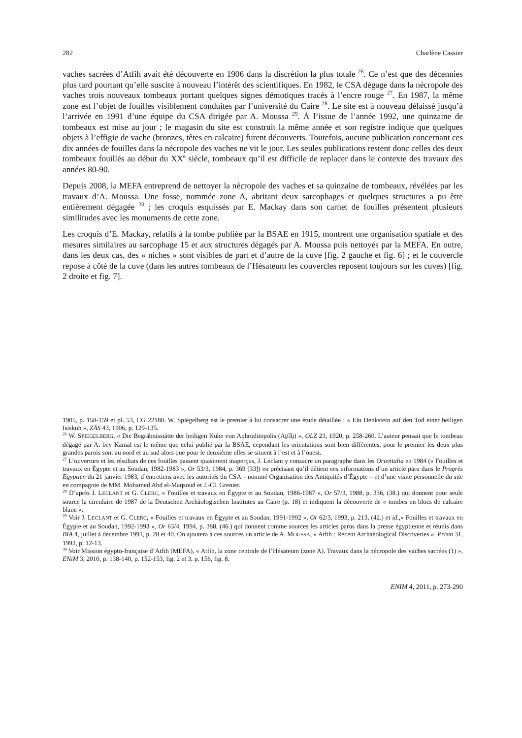282 Charlène Cassier
vaches sacrées d’Atfih avait été découverte en 1906 dans la discrétion la plus totale <sup>26</sup>. Ce n’est que des décennies plus tard pourtant qu’elle suscite à nouveau l’intérêt des scientifiques. En 1982, le CSA dégage dans la nécropole des vaches trois nouveaux tombeaux portant quelques signes démotiques tracés à l’encre rouge <sup>27</sup>. En 1987, la même zone est l’objet de fouilles visiblement conduites par l’université du Caire <sup>28</sup>. Le site est à nouveau délaissé jusqu’à l’arrivée en 1991 d’une équipe du CSA dirigée par A. Moussa <sup>29</sup>. À l’issue de l’année 1992, une quinzaine de tombeaux est mise au jour ; le magasin du site est construit la même année et son registre indique que quelques objets à l’effigie de vache (bronzes, têtes en calcaire) furent découverts. Toutefois, aucune publication concernant ces dix années de fouilles dans la nécropole des vaches ne vit le jour. Les seules publications restent donc celles des deux tombeaux fouillés au début du XX<sup>e</sup> siècle, tombeaux qu’il est difficile de replacer dans le contexte des travaux des années 80-90.
Depuis 2008, la MEFA entreprend de nettoyer la nécropole des vaches et sa quinzaine de tombeaux, révélées par les travaux d’A. Moussa. Une fosse, nommée zone A, abritant deux sarcophages et quelques structures a pu être entièrement dégagée <sup>30</sup> ; les croquis esquissés par E. Mackay dans son carnet de fouilles présentent plusieurs similitudes avec les monuments de cette zone.
Les croquis d’E. Mackay, relatifs à la tombe publiée par la BSAE en 1915, montrent une organisation spatiale et des mesures similaires au sarcophage 15 et aux structures dégagés par A. Moussa puis nettoyés par la MEFA. En outre, dans les deux cas, des « niches » sont visibles de part et d’autre de la cuve [fig. 2 gauche et fig. 6] ; et le couvercle repose à côté de la cuve (dans les autres tombeaux de l’Hésateum les couvercles reposent toujours sur les cuves) [fig. 2 droite et fig. 7].
1905, p. 158-159 et pl. 53, CG 22180. W. Spiegelberg est le premier à lui consacrer une étude détaillée : « Ein Denkstein auf den Tod einer heiligen Isiskuh », ZÄS 43, 1906, p. 129-135.
<sup>26</sup> W. SPIEGELBERG, « Die Begräbnisstätte der heiligen Kühe von Aphroditopolis (Aṯfîḥ) », OLZ 23, 1920, p. 258-260. L’auteur pensait que le tombeau dégagé par A. bey Kamal est le même que celui publié par la BSAE, cependant les orientations sont bien différentes, pour le premier les deux plus grandes parois sont au nord et au sud alors que pour le deuxième elles se situent à l’est et à l’ouest.
<sup>27</sup> L’ouverture et les résultats de ces fouilles passent quasiment inaperçus, J. Leclant y consacre un paragraphe dans les Orientalia en 1984 (« Fouilles et travaux en Égypte et au Soudan, 1982-1983 », Or 53/3, 1984, p. 369 [33]) en précisant qu’il détient ces informations d’un article paru dans le Progrès Egyptien du 21 janvier 1983, d’entretiens avec les autorités du CSA – nommé Organisation des Antiquités d’Égypte – et d’une visite personnelle du site en compagnie de MM. Mohamed Abd el-Maqsoud et J.-Cl. Grenier.
<sup>28</sup> D’après J. LECLANT et G. CLERC, « Fouilles et travaux en Égypte et au Soudan, 1986-1987 », Or 57/3, 1988, p. 336, (38.) qui donnent pour seule source la circulaire de 1987 de la Deutschen Archäologischen Institutes au Caire (p. 18) et indiquent la découverte de « tombes en blocs de calcaire blanc ».
<sup>29</sup> Voir J. LECLANT et G. CLERC, « Fouilles et travaux en Égypte et au Soudan, 1991-1992 », Or 62/3, 1993, p. 213, (42.) et id.,« Fouilles et travaux en Égypte et au Soudan, 1992-1993 », Or 63/4, 1994, p. 388, (46.) qui donnent comme sources les articles parus dans la presse égyptienne et réunis dans BIA 4, juillet à décembre 1991, p. 28 et 40. On ajoutera à ces sources un article de A. MOUSSA, « Atfih : Recent Archaeological Discoveries », Prism 31, 1992, p. 12-13.
<sup>30</sup> Voir Mission égypto-française d’Atfih (MEFA), « Atfih, la zone centrale de l’Hésateum (zone A). Travaux dans la nécropole des vaches sacrées (1) », ENiM 3, 2010, p. 138-140, p. 152-153, fig. 2 et 3, p. 156, fig. 8.
ENIM 4, 2011, p. 273-290